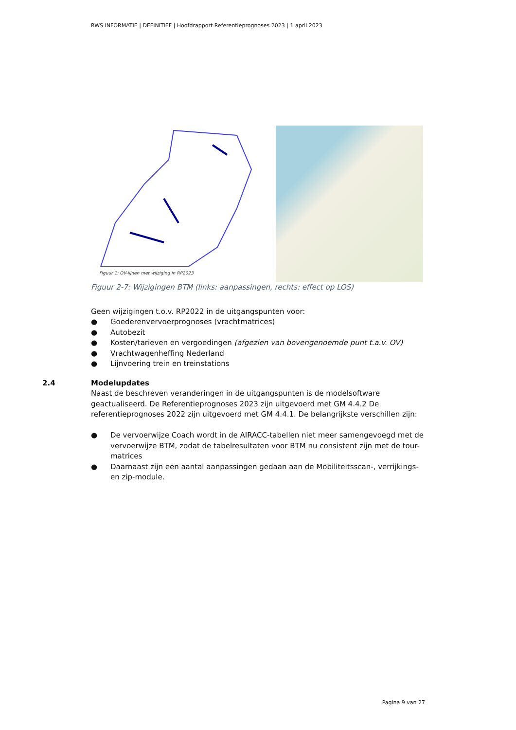RWS INFORMATIE | DEFINITIEF | Hoofdrapport Referentieprognoses 2023 | 1 april 2023
Figuur 1: OV-lijnen met wijziging in RP2023
Figuur 2-7: Wijzigingen BTM (links: aanpassingen, rechts: effect op LOS)
Geen wijzigingen t.o.v. RP2022 in de uitgangspunten voor:
● Goederenvervoerprognoses (vrachtmatrices)
● Autobezit
● Kosten/tarieven en vergoedingen (afgezien van bovengenoemde punt t.a.v. OV)
● Vrachtwagenheffing Nederland
● Lijnvoering trein en treinstations
2.4 Modelupdates
Naast de beschreven veranderingen in de uitgangspunten is de modelsoftware geactualiseerd. De Referentieprognoses 2023 zijn uitgevoerd met GM 4.4.2 De referentieprognoses 2022 zijn uitgevoerd met GM 4.4.1. De belangrijkste verschillen zijn:
● De vervoerwijze Coach wordt in de AIRACC-tabellen niet meer samengevoegd met de vervoerwijze BTM, zodat de tabelresultaten voor BTM nu consistent zijn met de tour-matrices
● Daarnaast zijn een aantal aanpassingen gedaan aan de Mobiliteitsscan-, verrijkings- en zip-module.
Pagina 9 van 27